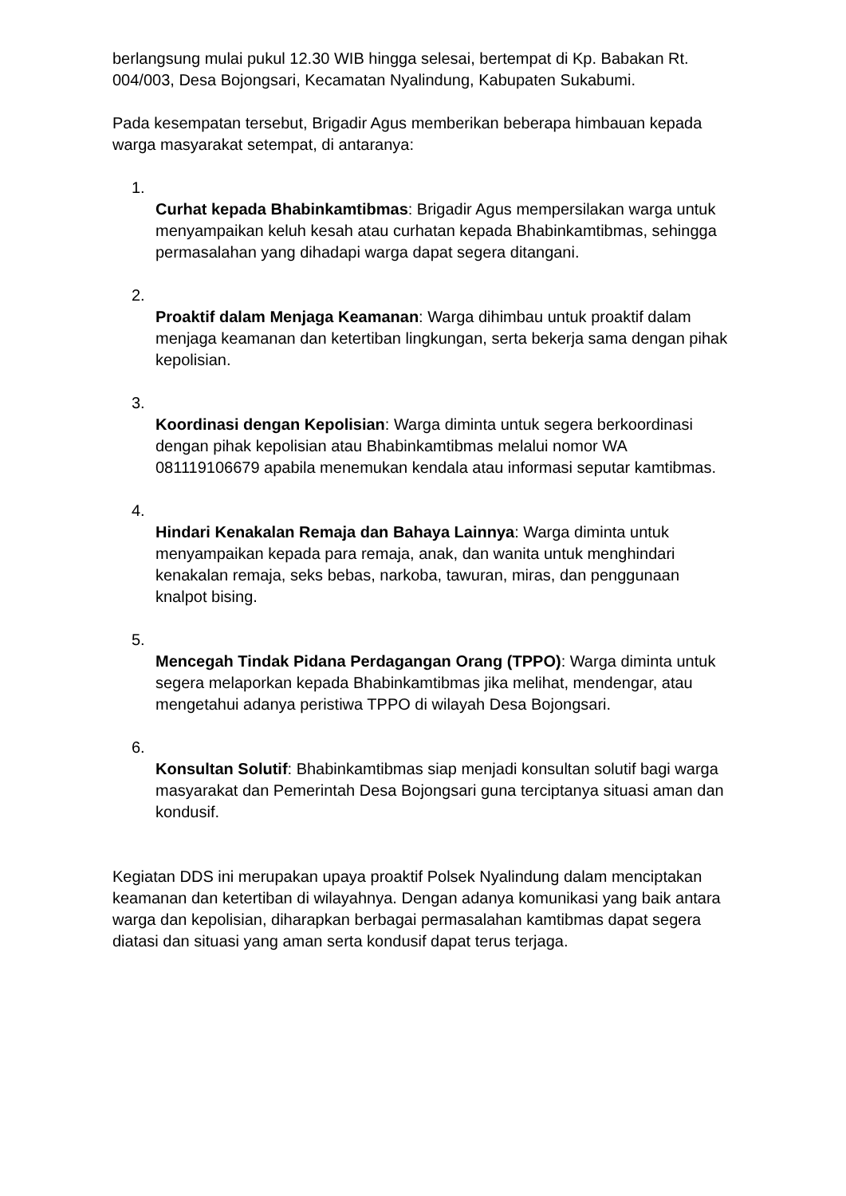berlangsung mulai pukul 12.30 WIB hingga selesai, bertempat di Kp. Babakan Rt. 004/003, Desa Bojongsari, Kecamatan Nyalindung, Kabupaten Sukabumi.
Pada kesempatan tersebut, Brigadir Agus memberikan beberapa himbauan kepada warga masyarakat setempat, di antaranya:
1.
Curhat kepada Bhabinkamtibmas: Brigadir Agus mempersilakan warga untuk menyampaikan keluh kesah atau curhatan kepada Bhabinkamtibmas, sehingga permasalahan yang dihadapi warga dapat segera ditangani.
2.
Proaktif dalam Menjaga Keamanan: Warga dihimbau untuk proaktif dalam menjaga keamanan dan ketertiban lingkungan, serta bekerja sama dengan pihak kepolisian.
3.
Koordinasi dengan Kepolisian: Warga diminta untuk segera berkoordinasi dengan pihak kepolisian atau Bhabinkamtibmas melalui nomor WA 081119106679 apabila menemukan kendala atau informasi seputar kamtibmas.
4.
Hindari Kenakalan Remaja dan Bahaya Lainnya: Warga diminta untuk menyampaikan kepada para remaja, anak, dan wanita untuk menghindari kenakalan remaja, seks bebas, narkoba, tawuran, miras, dan penggunaan knalpot bising.
5.
Mencegah Tindak Pidana Perdagangan Orang (TPPO): Warga diminta untuk segera melaporkan kepada Bhabinkamtibmas jika melihat, mendengar, atau mengetahui adanya peristiwa TPPO di wilayah Desa Bojongsari.
6.
Konsultan Solutif: Bhabinkamtibmas siap menjadi konsultan solutif bagi warga masyarakat dan Pemerintah Desa Bojongsari guna terciptanya situasi aman dan kondusif.
Kegiatan DDS ini merupakan upaya proaktif Polsek Nyalindung dalam menciptakan keamanan dan ketertiban di wilayahnya. Dengan adanya komunikasi yang baik antara warga dan kepolisian, diharapkan berbagai permasalahan kamtibmas dapat segera diatasi dan situasi yang aman serta kondusif dapat terus terjaga.